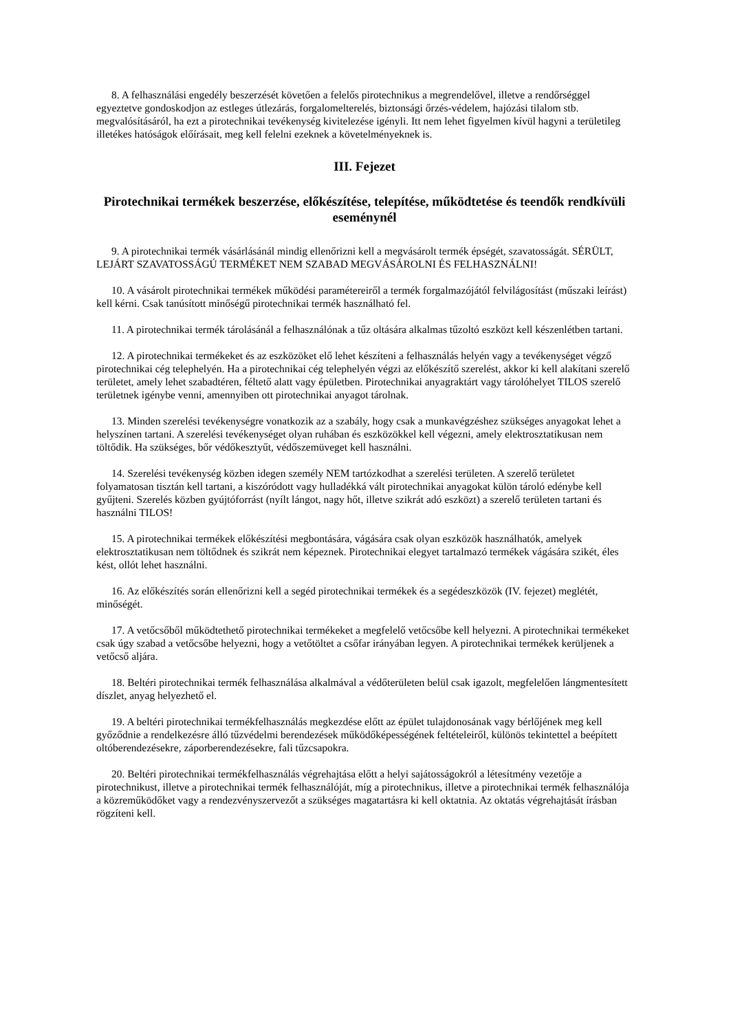8. A felhasználási engedély beszerzését követően a felelős pirotechnikus a megrendelővel, illetve a rendőrséggel egyeztetve gondoskodjon az estleges útlezárás, forgalomelterelés, biztonsági őrzés-védelem, hajózási tilalom stb. megvalósításáról, ha ezt a pirotechnikai tevékenység kivitelezése igényli. Itt nem lehet figyelmen kívül hagyni a területileg illetékes hatóságok előírásait, meg kell felelni ezeknek a követelményeknek is.
III. Fejezet
Pirotechnikai termékek beszerzése, előkészítése, telepítése, működtetése és teendők rendkívüli eseménynél
9. A pirotechnikai termék vásárlásánál mindig ellenőrizni kell a megvásárolt termék épségét, szavatosságát. SÉRÜLT, LEJÁRT SZAVATOSSÁGÚ TERMÉKET NEM SZABAD MEGVÁSÁROLNI ÉS FELHASZNÁLNI!
10. A vásárolt pirotechnikai termékek működési paramétereiről a termék forgalmazójától felvilágosítást (műszaki leírást) kell kérni. Csak tanúsított minőségű pirotechnikai termék használható fel.
11. A pirotechnikai termék tárolásánál a felhasználónak a tűz oltására alkalmas tűzoltó eszközt kell készenlétben tartani.
12. A pirotechnikai termékeket és az eszközöket elő lehet készíteni a felhasználás helyén vagy a tevékenységet végző pirotechnikai cég telephelyén. Ha a pirotechnikai cég telephelyén végzi az előkészítő szerelést, akkor ki kell alakítani szerelő területet, amely lehet szabadtéren, féltető alatt vagy épületben. Pirotechnikai anyagraktárt vagy tárolóhelyet TILOS szerelő területnek igénybe venni, amennyiben ott pirotechnikai anyagot tárolnak.
13. Minden szerelési tevékenységre vonatkozik az a szabály, hogy csak a munkavégzéshez szükséges anyagokat lehet a helyszínen tartani. A szerelési tevékenységet olyan ruhában és eszközökkel kell végezni, amely elektrosztatikusan nem töltődik. Ha szükséges, bőr védőkesztyűt, védőszemüveget kell használni.
14. Szerelési tevékenység közben idegen személy NEM tartózkodhat a szerelési területen. A szerelő területet folyamatosan tisztán kell tartani, a kiszóródott vagy hulladékká vált pirotechnikai anyagokat külön tároló edénybe kell gyűjteni. Szerelés közben gyújtóforrást (nyílt lángot, nagy hőt, illetve szikrát adó eszközt) a szerelő területen tartani és használni TILOS!
15. A pirotechnikai termékek előkészítési megbontására, vágására csak olyan eszközök használhatók, amelyek elektrosztatikusan nem töltődnek és szikrát nem képeznek. Pirotechnikai elegyet tartalmazó termékek vágására szikét, éles kést, ollót lehet használni.
16. Az előkészítés során ellenőrizni kell a segéd pirotechnikai termékek és a segédeszközök (IV. fejezet) meglétét, minőségét.
17. A vetőcsőből működtethető pirotechnikai termékeket a megfelelő vetőcsőbe kell helyezni. A pirotechnikai termékeket csak úgy szabad a vetőcsőbe helyezni, hogy a vetőtöltet a csőfar irányában legyen. A pirotechnikai termékek kerüljenek a vetőcső aljára.
18. Beltéri pirotechnikai termék felhasználása alkalmával a védőterületen belül csak igazolt, megfelelően lángmentesített díszlet, anyag helyezhető el.
19. A beltéri pirotechnikai termékfelhasználás megkezdése előtt az épület tulajdonosának vagy bérlőjének meg kell győződnie a rendelkezésre álló tűzvédelmi berendezések működőképességének feltételeiről, különös tekintettel a beépített oltóberendezésekre, záporberendezésekre, fali tűzcsapokra.
20. Beltéri pirotechnikai termékfelhasználás végrehajtása előtt a helyi sajátosságokról a létesítmény vezetője a pirotechnikust, illetve a pirotechnikai termék felhasználóját, míg a pirotechnikus, illetve a pirotechnikai termék felhasználója a közreműködőket vagy a rendezvényszervezőt a szükséges magatartásra ki kell oktatnia. Az oktatás végrehajtását írásban rögzíteni kell.